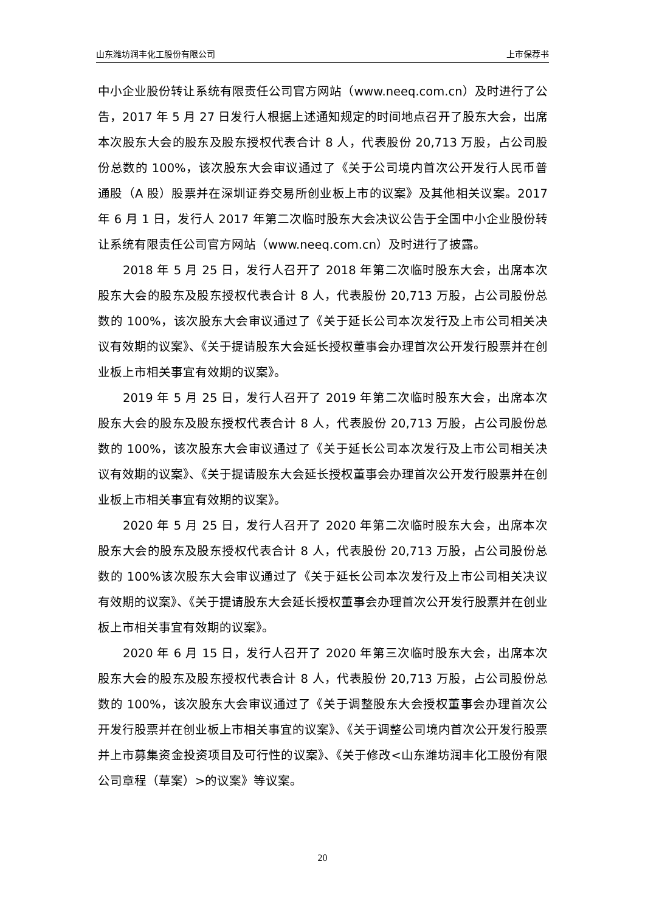山东潍坊润丰化工股份有限公司 上市保荐书
中小企业股份转让系统有限责任公司官方网站（www.neeq.com.cn）及时进行了公告，2017 年 5 月 27 日发行人根据上述通知规定的时间地点召开了股东大会，出席本次股东大会的股东及股东授权代表合计 8 人，代表股份 20,713 万股，占公司股份总数的 100%，该次股东大会审议通过了《关于公司境内首次公开发行人民币普通股（A 股）股票并在深圳证券交易所创业板上市的议案》及其他相关议案。2017 年 6 月 1 日，发行人 2017 年第二次临时股东大会决议公告于全国中小企业股份转让系统有限责任公司官方网站（www.neeq.com.cn）及时进行了披露。
2018 年 5 月 25 日，发行人召开了 2018 年第二次临时股东大会，出席本次股东大会的股东及股东授权代表合计 8 人，代表股份 20,713 万股，占公司股份总数的 100%，该次股东大会审议通过了《关于延长公司本次发行及上市公司相关决议有效期的议案》、《关于提请股东大会延长授权董事会办理首次公开发行股票并在创业板上市相关事宜有效期的议案》。
2019 年 5 月 25 日，发行人召开了 2019 年第二次临时股东大会，出席本次股东大会的股东及股东授权代表合计 8 人，代表股份 20,713 万股，占公司股份总数的 100%，该次股东大会审议通过了《关于延长公司本次发行及上市公司相关决议有效期的议案》、《关于提请股东大会延长授权董事会办理首次公开发行股票并在创业板上市相关事宜有效期的议案》。
2020 年 5 月 25 日，发行人召开了 2020 年第二次临时股东大会，出席本次股东大会的股东及股东授权代表合计 8 人，代表股份 20,713 万股，占公司股份总数的 100%该次股东大会审议通过了《关于延长公司本次发行及上市公司相关决议有效期的议案》、《关于提请股东大会延长授权董事会办理首次公开发行股票并在创业板上市相关事宜有效期的议案》。
2020 年 6 月 15 日，发行人召开了 2020 年第三次临时股东大会，出席本次股东大会的股东及股东授权代表合计 8 人，代表股份 20,713 万股，占公司股份总数的 100%，该次股东大会审议通过了《关于调整股东大会授权董事会办理首次公开发行股票并在创业板上市相关事宜的议案》、《关于调整公司境内首次公开发行股票并上市募集资金投资项目及可行性的议案》、《关于修改<山东潍坊润丰化工股份有限公司章程（草案）>的议案》等议案。
20